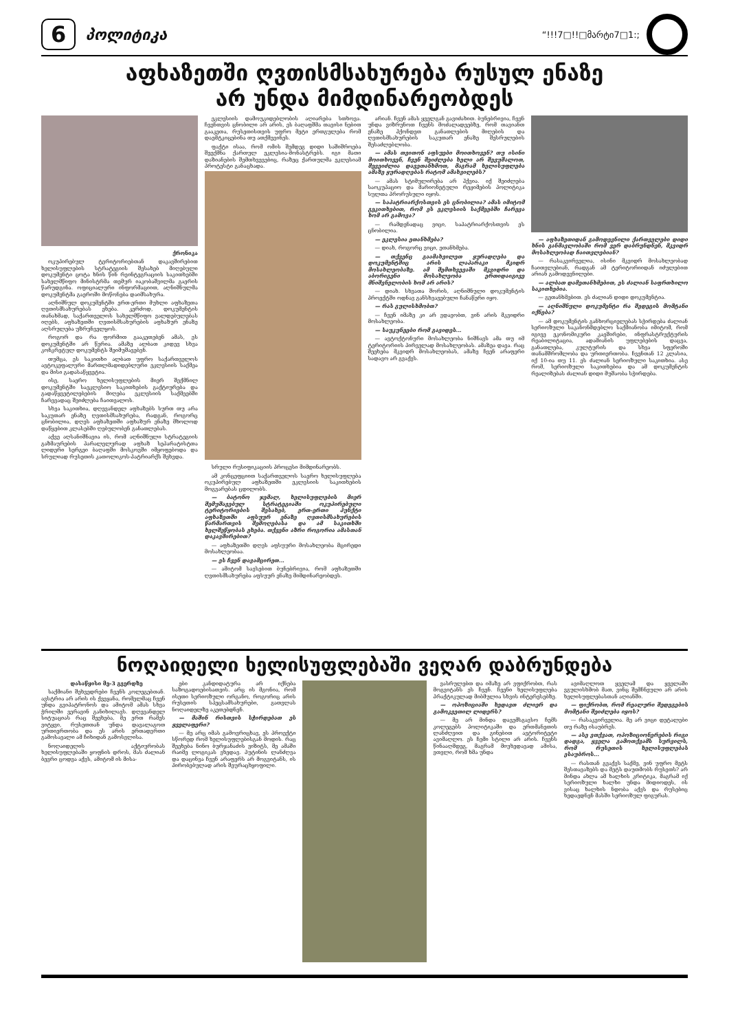6 პოლიტიკა “!!!7□!!□მარტი7□1:;
აფხაზეთში ღვთისმსახურება რუსულ ენაზე
არ უნდა მიმდინარეობდეს
ქრონიკა
ოკუპირებულ ტერიტორიებთან დაკავშირებით ხელისუფლების სტრატეგიის შესახებ მიღებული დოკუმენტი ცოტა ხნის წინ რეინტეგრაციის საკითხებში სახელმწიფო მინისტრმა თემურ იაკობაშვილმა გაერის წარუდგინა. ოფიციალური ინფორმაციით, აღნიშნულმა დოკუმენტმა გაეროში მოწონება დაიმსახურა.
აღნიშნულ დოკუმენტში ერთ-ერთი მუხლი აფხაზეთა ღვთისმსახურებას ეხება. კერძოდ, დოკუმენტის თანახმად, საქართველოს სახელმწიფო ვალდებულებას იღებს, აფხაზეთში ღვთისმსახურების აფხაზურ ენაზე აღსრულება უზრუნველყოს.
როგორ და რა ფორმით გააკეთებენ ამას, ეს დოკუმენტში არ წერია. ამაზე ალბათ კიდევ სხვა კონკრეტულ დოკუმენტს შეიმუშავებენ.
თუმცა, ეს საკითხი ალბათ უფრო საქართველოს ავტოკეფალური მართლმადიდებლური ეკლესიის საქმეა და მისი გადასაწყვეტია.
ისე, საერო ხელისუფლების მიერ შექმნილ დოკუმენტში საეკლესიო საკითხების გაქტიურება და გადაწყვეტილებების მიღება ეკლესიის საქმეებში ჩარევადაც შეიძლება ჩაითვალოს.
სხვა საკითხია, დღევანდელ აფხაზებს სურთ თუ არა საკუთარ ენაზე ღვთისმსახურება, რადგან, როგორც ცნობილია, დღეს აფხაზეთში აფხაზურ ენაზე მხოლოდ დაწყებით კლასებში ღებულობენ განათლებას.
აქვე აღსანიშნავია ის, რომ აღნიშნული სტრატეგიის გაზმაურების პარალელურად აფხაზ სეპარატისტთა ლიდერი სერგეი ბაღაფში მოსკოვში იმყოფებოდა და სრულიად რუსეთის კათოლიკოს-პატრიარქს შეხვდა.
ეკლესიის დამოუკიდებლობის აღიარება სთხოვა. ჩვენთვის ცნობილი არ არის, ეს ბაღაფშმა თავისი ნებით გააკეთა, რუსეთისთვის უფრო მეტი ერთგულება რომ დაემტკიცებინა თუ ათქმევინეს.
ფაქტი ისაა, რომ ომის შემდეგ დიდი საშიშროება შეექმნა ქართულ ეკლესია-მონასტრებს. იგი მათი დაზიანების შემთხვევებიც, რაზეც ქართულმა ეკლესიამ პროტესტი განაცხადა.
სრული რუსიფიკაციის პროცესი მიმდინარეობს.
ამ კონცეფციით საქართველოს საერო ხელისუფლება ოკუპირებულ აფხაზეთში ეკლესიის საკითხების მოგვარებას ცდილობს.
— ბატონო ჯემალ, ხელისუფლების მიერ შემუშავებულ სტრატეგიაში ოკუპირებული ტერიტორიების შესახებ, ერთ-ერთი პუნქტი აფხაზეთში აფსუურ ენაზე ღვთისმსახურების წარმართვის შემოღებასა და ამ საკითხში ხელშეწყობას ეხება. თქვენი აზრი როგორია ამასთან დაკავშირებით?
— აფხაზეთში დღეს აფსუური მოსახლეობა მცირედი მოსახლეობაა.
— ეს ჩვენ დავამცირეთ...
— ამიტომ სავსებით ბუნებრივია, რომ აფხაზეთში ღვთისმსახურება აფსუურ ენაზე მიმდინარეობდეს.
არიან. ჩვენ ამას ყველგან გავიძახით. ბუნებრივია, ჩვენ უნდა ვიზრუნოთ ჩვენს მოძალადეებზე, რომ თავიანთ ენაზე ჰქონდეთ განათლების მიღების და ღვთისმსახურების საკუთარ ენაზე შესრულების შესაძლებლობა.
— ამას თვითონ აფსუები მოითხოვენ? თუ ისინი მოითხოვენ, ჩვენ შეიძლება ხელი არ შევუშალოთ, შევეიძლია დავეთანხმოთ, მაგრამ ხელისუფლება ამაზე ყურადღებას რატომ ამახვილებს?
— ამას სტიმულირება არ ჰქვია. იქ შეიძლება საოკუპაციო და მარიონეტული რეჟიმების პოლიტიკა სულთა პრორუსული იყოს.
— საპატრიარქოსთვის ეს ცნობილია? ამას იმიტომ გეკითხებით, რომ ეს ეკლესიის საქმეებში ჩარევა ხომ არ გამოვა?
— რამდენადაც ვიცი, საპატრიარქოსთვის ეს ცნობილია.
— ეკლესია ეთანხმება?
— დიახ, როგორც ვიცი, ეთანხმება.
— თქვენც გაამახვილეთ ყურადღება და დოკუმენტშიც არის ლაპარაკი მკიდრ მოსახლეობაზე. ამ შემთხვევაში მკვიდრი და აბორიგენი მოსახლეობა ერთიდაიგივე მნიშვნელობის ხომ არ არის?
— დიახ. სხვათა შორის, აღნიშნული დოკუმენტის პროექტში ოდნავ განსხვავებული ჩანაწერი იყო.
— რას გულისხმობთ?
— ჩვენ იმაზე კი არ ვდავობთ, ვინ არის მკვიდრი მოსახლეობა.
— საუკუნეები რომ გავიდეს...
— ავტოქტონური მოსახლეობა ნიშნავს ამა თუ იმ ტერიტორიის პირველად მოსახლეობას. ამაზეა დავა. რაც შეეხება მკვიდრ მოსახლეობას, ამაზე ჩვენ არაფერი სადავო არ გვაქვს.
— აფხაზეთიდან გამოდევნილი ქართველები დიდი ხნის განმავლობაში რომ ვერ დაბრუნდნენ, მკვიდრ მოსახლეობად ჩაითვლებიან?
— რასაკვირველია, ისინი მკვიდრ მოსახლეობად ჩაითვლებიან, რადგან ამ ტერიტორიიდან იძულებით არიან გამოდევნილები.
— ალბათ დამეთანხმებით, ეს ძალიან საფრთხილო საკითხებია.
— გეთანხმებით. ეს ძალიან დიდი დოკუმენტია.
— აღნიშნული დოკუმენტი რა შედეგის მომტანი იქნება?
— ამ დოკუმენტის განხორციელებას სჭირდება ძალიან სერიოზული საკანონმდებლო საქმიანობა იმიტომ, რომ იგივე ეკონომიკური კავშირები, ინფრასტრუქტურის რეაბილიტაცია, ადამიანის უფლებების დაცვა, განათლება, კულტურის და სხვა სფეროში თანამშრომლობა და ურთიერთობა. ჩვენთან 12 კლასია, იქ 10-ია თუ 11. ეს ძალიან სერიოზული საკითხია. ასე რომ, სერიოზული საკითხებია და ამ დოკუმენტის რეალიზებას ძალიან დიდი მუშაობა სჭირდება.
ნოღაიდელი ხელისუფლებაში ვეღარ დაბრუნდება
დასაწყისი მე-3 გვერდზე
საქმიანი შეხვედრები ჩვენს კოლეგებთან. ავსტრია არ არის ის ქვეყანა, რომელმაც ჩვენ უნდა გვიპატრონოს და ამიტომ ამას სხვა ჭრილში ვერავინ განიხილავს. დღევანდელ სიტუაციას რაც შეეხება, მე ერთ რამეს ვიტყვი, რუსეთთან უნდა დავალაგოთ ურთიერთობა და ეს არის ერთადერთი გამოსავალი ამ ჩიხიდან გამოსვლისა.
ნოღაიდელის აქტიურობას ხელისუფლებაში ყოფნის დროს, მას ძალიან ბევრი ცოდვა აქვს, ამიტომ ის მისა-
ები კანდიდატურა არ იქნება საზოგადოებისათვის. არც ის მგონია, რომ ისეთი სერიოზული ორგანო, როგორიც არის რუსეთის სპეცსამსახურები, გათვლას ნოღაიდელზე აკეთებდნენ.
— მაშინ რისთვის სჭირდებათ ეს ყველაფერი?
— მე არც იმას გამოვრიცხავ, ეს პროექტი სწორედ რომ ხელისუფლებისგან მოდის. რაც შეეხება ნინო ბურჯანაძის ვიზიტს, მე ამაში რაიმე ლოგიკას ვხედავ. პუტინის ლანძღვა და დაცინვა ჩვენ არაფერს არ მოგვიტანს, ის პირობებულად არის შეურაცხყოფილი.
ვასრულებთ და იმაზე არ ვფიქრობთ, რას მოგვიტანს ეს ჩვენ. ჩვენი ხელისუფლება პრაქტიკულად მიბმულია სხვის ინტერესებზე.
— ოპოზიციაში ხედავთ ძლიერ და გამოკვეთილ ლიდერს?
— მე არ მინდა დავემსგავსო ჩემს კოლეგებს პოლიტიკაში და ერთმანეთის ლანძღვით და გინებით ავტორიტეტი ავიმაღლო. ეს ჩემი სტილი არ არის. ჩვენს წინააღმდეგ, მაგრამ მიუხედავად ამისა, ვთვლი, რომ ხმა უნდა
ავიმაღლოთ ყველამ და ყველაში ვგულისხმობ მათ, ვინც შემჩნეული არ არის ხელისუფლებასთან აღიანში.
— ფიქრობთ, რომ რეალური შედეგების მომტანი შეიძლება იყოს?
— რასაკვირველია. მე არ ვიცი დეტალები თუ რაზე ისაუბრეს.
— ასე ვთქვათ, ოპოზიციონერების რიგი დადგა, ყველა გამოთქვამს სურვილს, რომ რუსეთის ხელისუფლებას ესაუბროს...
— რასთან გვაქვს საქმე, ვინ უფრო მეტს შესთავაზებს და მეტს დაუთმობს რუსეთს? არ მინდა ახლა ამ ხალხის კრიტიკა, მაგრამ იქ სერიოზული ხალხი უნდა მიდიოდეს, ის ვისაც ხალხის ნდობა აქვს და რუსებიც ხედავდნენ მასში სერიოზულ ფიგურას.